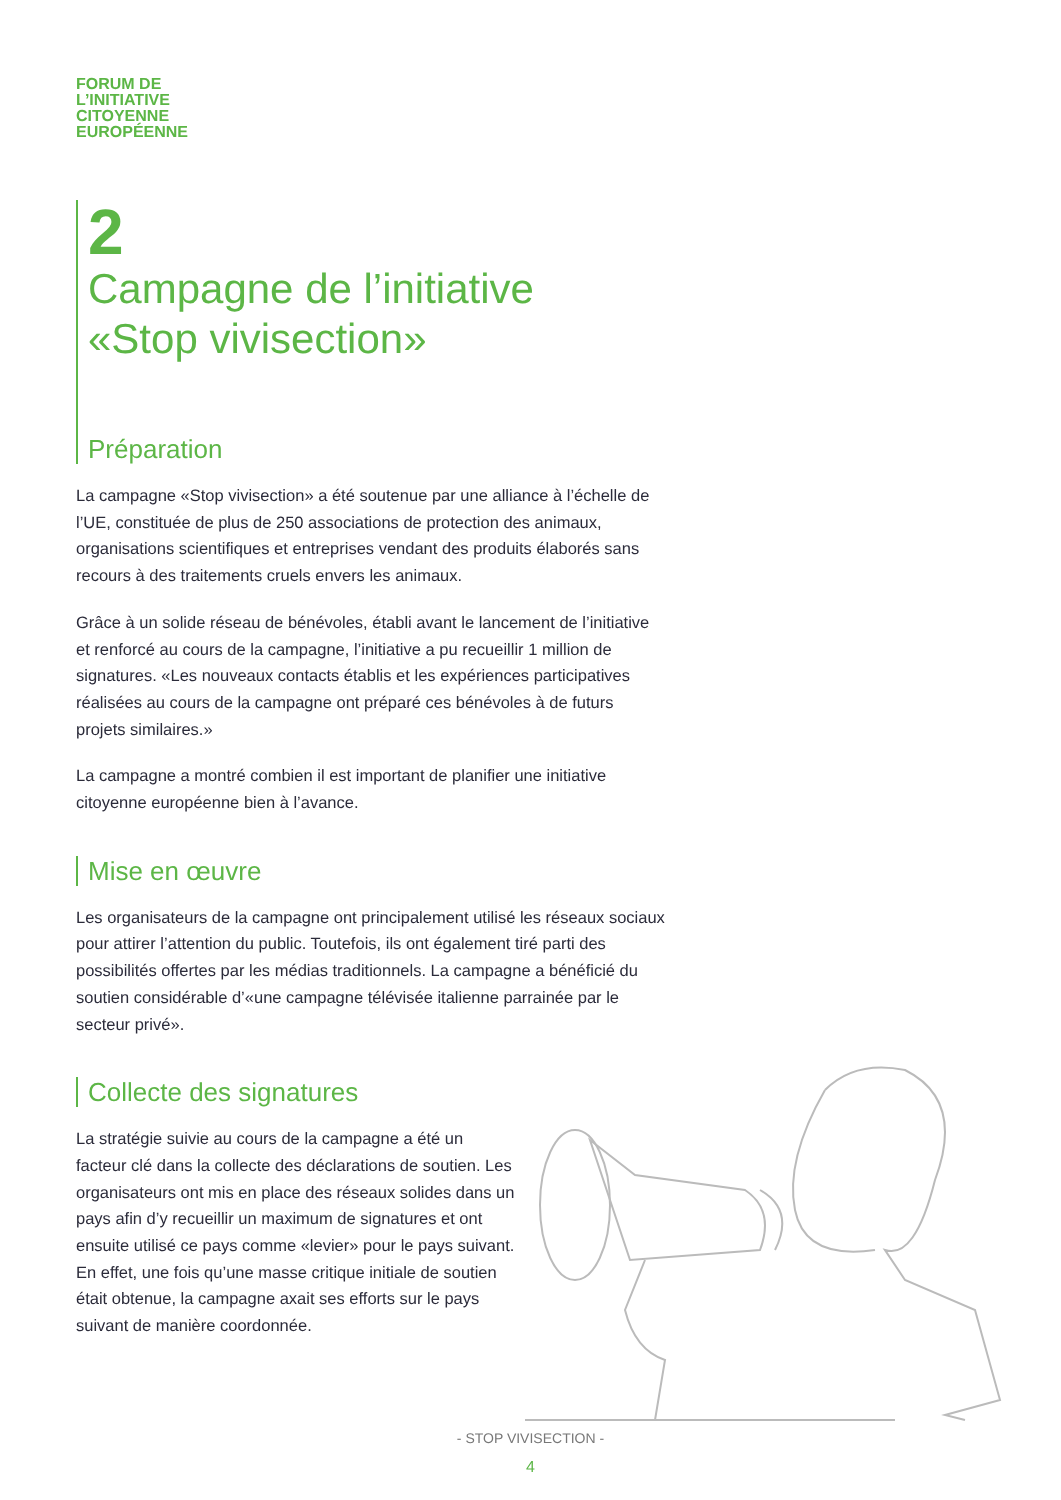FORUM DE
L’INITIATIVE
CITOYENNE
EUROPÉENNE
2
Campagne de l’initiative
«Stop vivisection»
Préparation
La campagne «Stop vivisection» a été soutenue par une alliance à l’échelle de l’UE, constituée de plus de 250 associations de protection des animaux, organisations scientifiques et entreprises vendant des produits élaborés sans recours à des traitements cruels envers les animaux.
Grâce à un solide réseau de bénévoles, établi avant le lancement de l’initiative et renforcé au cours de la campagne, l’initiative a pu recueillir 1 million de signatures. «Les nouveaux contacts établis et les expériences participatives réalisées au cours de la campagne ont préparé ces bénévoles à de futurs projets similaires.»
La campagne a montré combien il est important de planifier une initiative citoyenne européenne bien à l’avance.
Mise en œuvre
Les organisateurs de la campagne ont principalement utilisé les réseaux sociaux pour attirer l’attention du public. Toutefois, ils ont également tiré parti des possibilités offertes par les médias traditionnels. La campagne a bénéficié du soutien considérable d’«une campagne télévisée italienne parrainée par le secteur privé».
Collecte des signatures
La stratégie suivie au cours de la campagne a été un facteur clé dans la collecte des déclarations de soutien. Les organisateurs ont mis en place des réseaux solides dans un pays afin d’y recueillir un maximum de signatures et ont ensuite utilisé ce pays comme «levier» pour le pays suivant. En effet, une fois qu’une masse critique initiale de soutien était obtenue, la campagne axait ses efforts sur le pays suivant de manière coordonnée.
- STOP VIVISECTION -
4